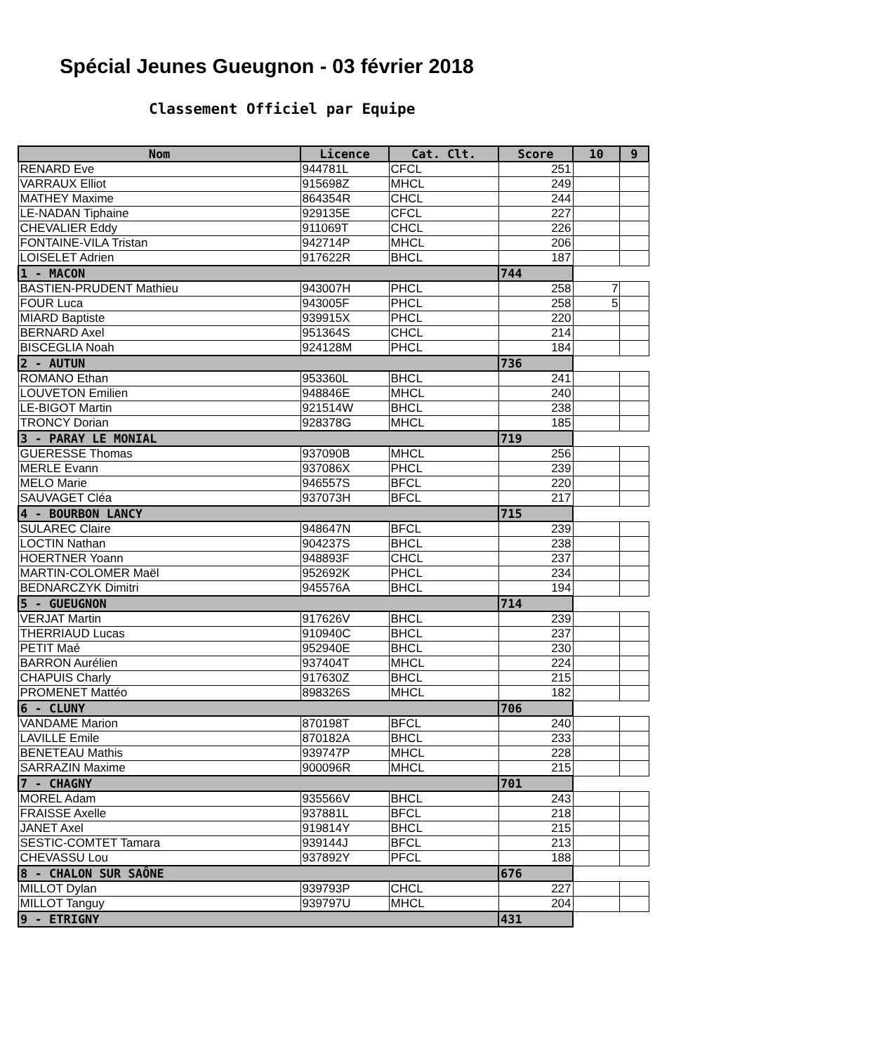Spécial Jeunes Gueugnon - 03 février 2018
Classement Officiel par Equipe
| Nom | Licence | Cat. Clt. | Score | 10 | 9 |
| --- | --- | --- | --- | --- | --- |
| RENARD Eve | 944781L | CFCL | 251 | | |
| VARRAUX Elliot | 915698Z | MHCL | 249 | | |
| MATHEY Maxime | 864354R | CHCL | 244 | | |
| LE-NADAN Tiphaine | 929135E | CFCL | 227 | | |
| CHEVALIER Eddy | 911069T | CHCL | 226 | | |
| FONTAINE-VILA Tristan | 942714P | MHCL | 206 | | |
| LOISELET Adrien | 917622R | BHCL | 187 | | |
| 1 - MACON | | | 744 | | |
| BASTIEN-PRUDENT Mathieu | 943007H | PHCL | 258 | 7 | |
| FOUR Luca | 943005F | PHCL | 258 | 5 | |
| MIARD Baptiste | 939915X | PHCL | 220 | | |
| BERNARD Axel | 951364S | CHCL | 214 | | |
| BISCEGLIA Noah | 924128M | PHCL | 184 | | |
| 2 - AUTUN | | | 736 | | |
| ROMANO Ethan | 953360L | BHCL | 241 | | |
| LOUVETON Emilien | 948846E | MHCL | 240 | | |
| LE-BIGOT Martin | 921514W | BHCL | 238 | | |
| TRONCY Dorian | 928378G | MHCL | 185 | | |
| 3 - PARAY LE MONIAL | | | 719 | | |
| GUERESSE Thomas | 937090B | MHCL | 256 | | |
| MERLE Evann | 937086X | PHCL | 239 | | |
| MELO Marie | 946557S | BFCL | 220 | | |
| SAUVAGET Cléa | 937073H | BFCL | 217 | | |
| 4 - BOURBON LANCY | | | 715 | | |
| SULAREC Claire | 948647N | BFCL | 239 | | |
| LOCTIN Nathan | 904237S | BHCL | 238 | | |
| HOERTNER Yoann | 948893F | CHCL | 237 | | |
| MARTIN-COLOMER Maël | 952692K | PHCL | 234 | | |
| BEDNARCZYK Dimitri | 945576A | BHCL | 194 | | |
| 5 - GUEUGNON | | | 714 | | |
| VERJAT Martin | 917626V | BHCL | 239 | | |
| THERRIAUD Lucas | 910940C | BHCL | 237 | | |
| PETIT Maé | 952940E | BHCL | 230 | | |
| BARRON Aurélien | 937404T | MHCL | 224 | | |
| CHAPUIS Charly | 917630Z | BHCL | 215 | | |
| PROMENET Mattéo | 898326S | MHCL | 182 | | |
| 6 - CLUNY | | | 706 | | |
| VANDAME Marion | 870198T | BFCL | 240 | | |
| LAVILLE Emile | 870182A | BHCL | 233 | | |
| BENETEAU Mathis | 939747P | MHCL | 228 | | |
| SARRAZIN Maxime | 900096R | MHCL | 215 | | |
| 7 - CHAGNY | | | 701 | | |
| MOREL Adam | 935566V | BHCL | 243 | | |
| FRAISSE Axelle | 937881L | BFCL | 218 | | |
| JANET Axel | 919814Y | BHCL | 215 | | |
| SESTIC-COMTET Tamara | 939144J | BFCL | 213 | | |
| CHEVASSU Lou | 937892Y | PFCL | 188 | | |
| 8 - CHALON SUR SAÔNE | | | 676 | | |
| MILLOT Dylan | 939793P | CHCL | 227 | | |
| MILLOT Tanguy | 939797U | MHCL | 204 | | |
| 9 - ETRIGNY | | | 431 | | |